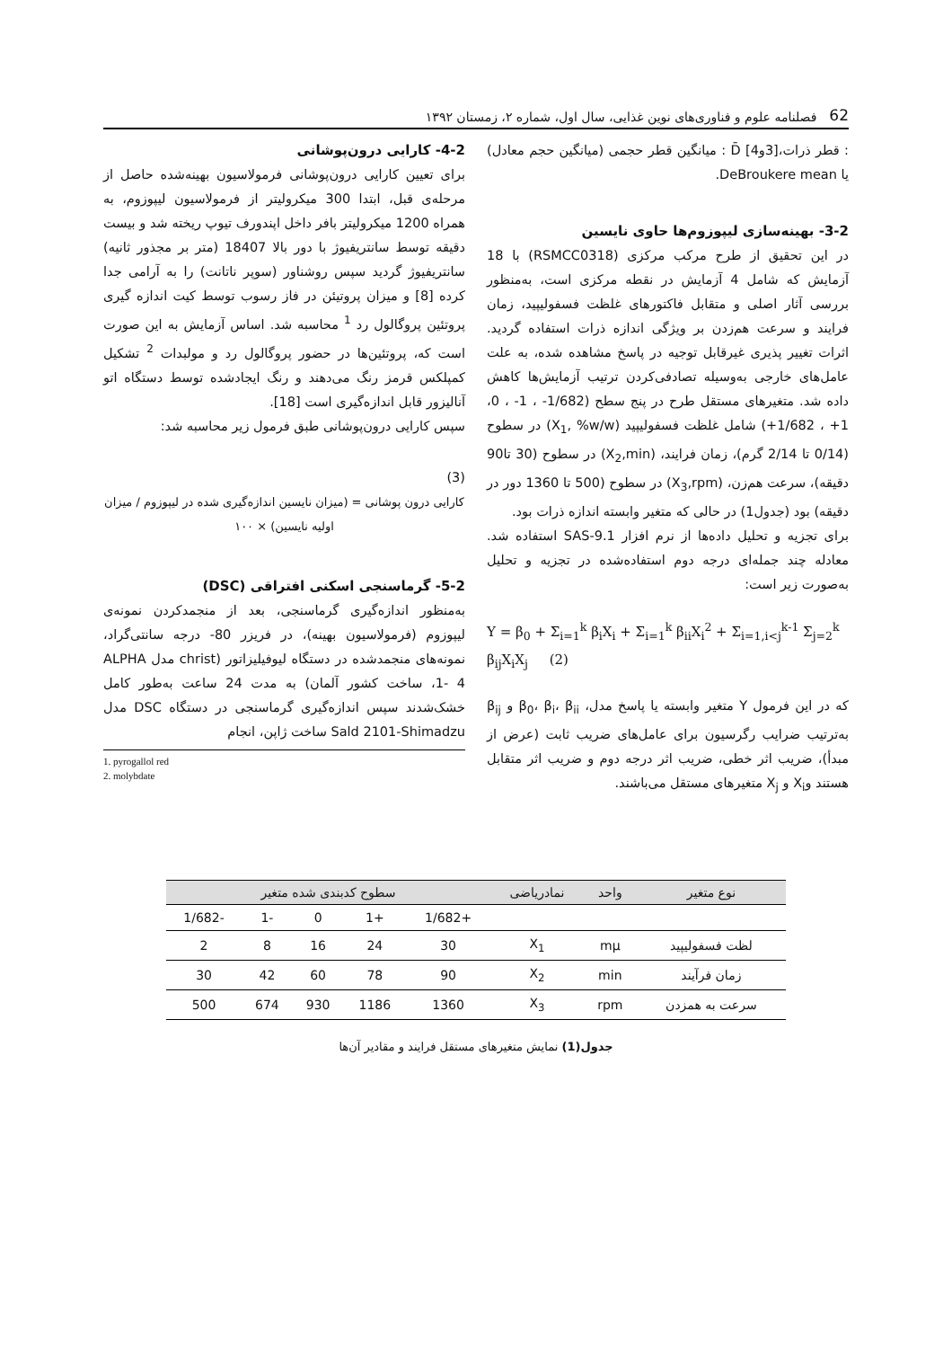62 فصلنامه علوم و فناوری‌های نوین غذایی، سال اول، شماره ۲، زمستان ۱۳۹۲
: قطر ذرات،[3و4] D̄ : میانگین قطر حجمی (میانگین حجم معادل) یا DeBroukere mean.
3-2- بهینه‌سازی لیپوزوم‌ها حاوی نایسین
در این تحقیق از طرح مرکب مرکزی (RSMCC0318) با 18 آزمایش که شامل 4 آزمایش در نقطه مرکزی است، به‌منظور بررسی آثار اصلی و متقابل فاکتورهای غلظت فسفولیپید، زمان فرایند و سرعت هم‌زدن بر ویژگی اندازه ذرات استفاده گردید. اثرات تغییر پذیری غیرقابل توجیه در پاسخ مشاهده شده، به علت عامل‌های خارجی به‌وسیله تصادفی‌کردن ترتیب آزمایش‌ها کاهش داده شد. متغیرهای مستقل طرح در پنج سطح (1/682- ، 1- ، 0، 1+ ، 1/682+) شامل غلظت فسفولیپید (X<sub>1</sub>, %w/w) در سطوح (0/14 تا 2/14 گرم)، زمان فرایند، (X<sub>2</sub>,min) در سطوح (30 تا90 دقیقه)، سرعت هم‌زن، (X<sub>3</sub>,rpm) در سطوح (500 تا 1360 دور در دقیقه) بود (جدول1) در حالی که متغیر وابسته اندازه ذرات بود.
برای تجزیه و تحلیل داده‌ها از نرم افزار SAS-9.1 استفاده شد. معادله چند جمله‌ای درجه دوم استفاده‌شده در تجزیه و تحلیل به‌صورت زیر است:
Y = β<sub>0</sub> + Σ<sub>i=1</sub><sup>k</sup> β<sub>i</sub>X<sub>i</sub> + Σ<sub>i=1</sub><sup>k</sup> β<sub>ii</sub>X<sub>i</sub><sup>2</sup> + Σ<sub>i=1,i<j</sub><sup>k-1</sup> Σ<sub>j=2</sub><sup>k</sup> β<sub>ij</sub>X<sub>i</sub>X<sub>j</sub> (2)
که در این فرمول Y متغیر وابسته یا پاسخ مدل، β<sub>0</sub>، β<sub>i</sub>، β<sub>ii</sub> و β<sub>ij</sub> به‌ترتیب ضرایب رگرسیون برای عامل‌های ضریب ثابت (عرض از مبدأ)، ضریب اثر خطی، ضریب اثر درجه دوم و ضریب اثر متقابل هستند وX<sub>i</sub> و X<sub>j</sub> متغیرهای مستقل می‌باشند.
4-2- کارایی درون‌پوشانی
برای تعیین کارایی درون‌پوشانی فرمولاسیون بهینه‌شده حاصل از مرحله‌ی قبل، ابتدا 300 میکرولیتر از فرمولاسیون لیپوزوم، به همراه 1200 میکرولیتر بافر داخل اپندورف تیوپ ریخته شد و بیست دقیقه توسط سانتریفیوژ با دور بالا 18407 (متر بر مجذور ثانیه) سانتریفیوژ گردید سپس روشناور (سوپر ناتانت) را به آرامی جدا کرده [8] و میزان پروتیئن در فاز رسوب توسط کیت اندازه گیری پروتئین پروگالول رد <sup>1</sup> محاسبه شد. اساس آزمایش به این صورت است که، پروتئین‌ها در حضور پروگالول رد و مولبدات <sup>2</sup> تشکیل کمپلکس قرمز رنگ می‌دهند و رنگ ایجادشده توسط دستگاه اتو آنالیزور قابل اندازه‌گیری است [18].
سپس کارایی درون‌پوشانی طبق فرمول زیر محاسبه شد:
(3)
کارایی درون پوشانی = (میزان نایسین اندازه‌گیری شده در لیپوزوم / میزان اولیه نایسین) × ۱۰۰
5-2- گرماسنجی اسکنی افتراقی (DSC)
به‌منظور اندازه‌گیری گرماسنجی، بعد از منجمدکردن نمونه‌ی لیپوزوم (فرمولاسیون بهینه)، در فریزر 80- درجه سانتی‌گراد، نمونه‌های منجمدشده در دستگاه لیوفیلیزاتور (christ مدل ALPHA 1- 4، ساخت کشور آلمان) به مدت 24 ساعت به‌طور کامل خشک‌شدند سپس اندازه‌گیری گرماسنجی در دستگاه DSC مدل Sald 2101-Shimadzu ساخت ژاپن، انجام
1. pyrogallol red
2. molybdate
| نوع متغیر | واحد | نمادریاضی | سطوح کدبندی شده متغیر | | | | |
| --- | --- | --- | --- | --- | --- | --- | --- |
| | | | +1/682 | +1 | 0 | -1 | -1/682 |
| لظت فسفولیپید | mμ | X<sub>1</sub> | 30 | 24 | 16 | 8 | 2 |
| زمان فرآیند | min | X<sub>2</sub> | 90 | 78 | 60 | 42 | 30 |
| سرعت به همزدن | rpm | X<sub>3</sub> | 1360 | 1186 | 930 | 674 | 500 |
جدول(1) نمایش متغیرهای مستقل فرایند و مقادیر آن‌ها